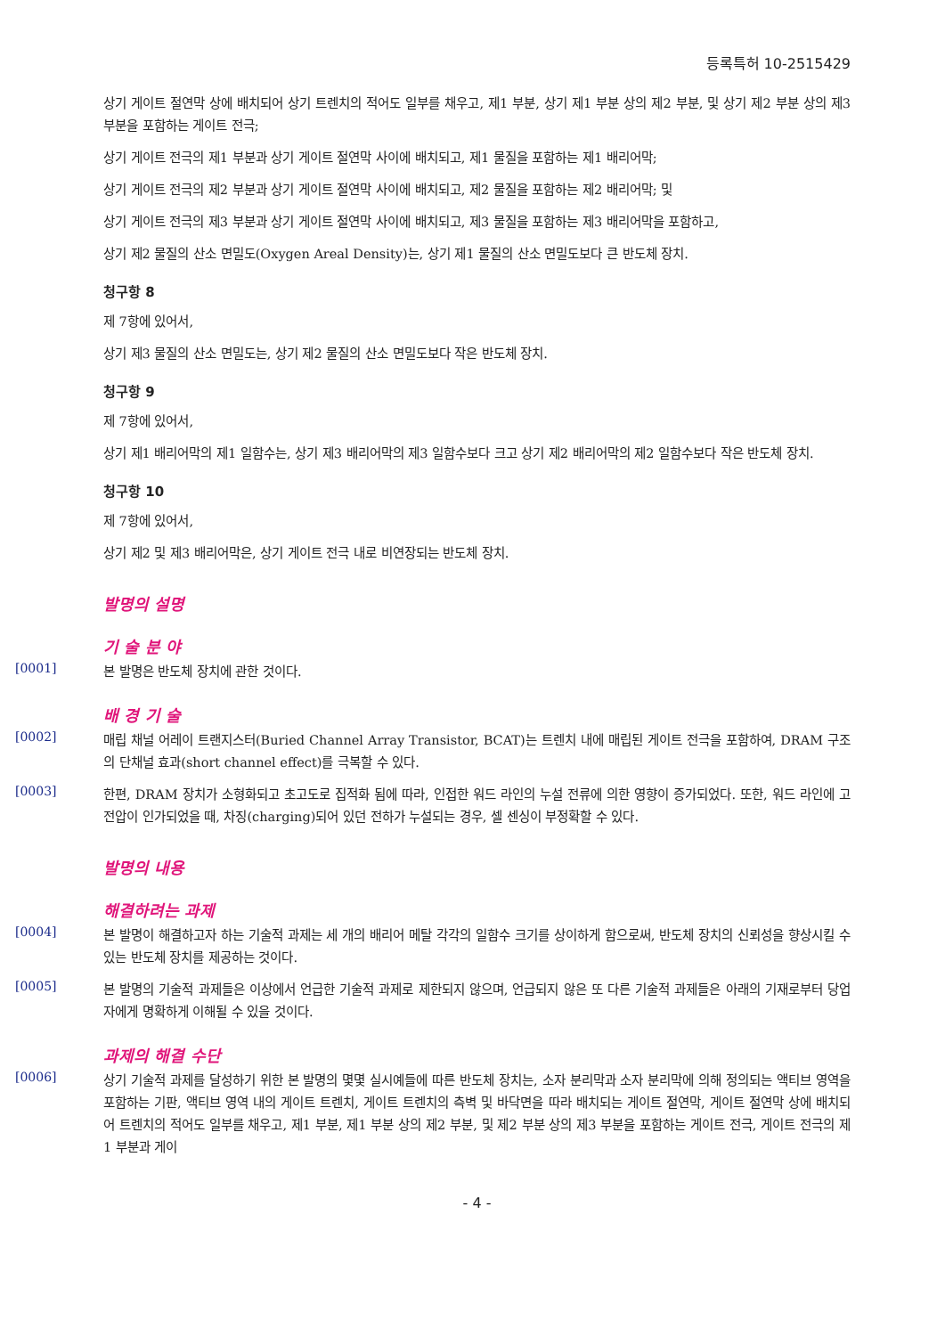등록특허 10-2515429
상기 게이트 절연막 상에 배치되어 상기 트렌치의 적어도 일부를 채우고, 제1 부분, 상기 제1 부분 상의 제2 부분, 및 상기 제2 부분 상의 제3 부분을 포함하는 게이트 전극;
상기 게이트 전극의 제1 부분과 상기 게이트 절연막 사이에 배치되고, 제1 물질을 포함하는 제1 배리어막;
상기 게이트 전극의 제2 부분과 상기 게이트 절연막 사이에 배치되고, 제2 물질을 포함하는 제2 배리어막; 및
상기 게이트 전극의 제3 부분과 상기 게이트 절연막 사이에 배치되고, 제3 물질을 포함하는 제3 배리어막을 포함하고,
상기 제2 물질의 산소 면밀도(Oxygen Areal Density)는, 상기 제1 물질의 산소 면밀도보다 큰 반도체 장치.
청구항 8
제 7항에 있어서,
상기 제3 물질의 산소 면밀도는, 상기 제2 물질의 산소 면밀도보다 작은 반도체 장치.
청구항 9
제 7항에 있어서,
상기 제1 배리어막의 제1 일함수는, 상기 제3 배리어막의 제3 일함수보다 크고 상기 제2 배리어막의 제2 일함수보다 작은 반도체 장치.
청구항 10
제 7항에 있어서,
상기 제2 및 제3 배리어막은, 상기 게이트 전극 내로 비연장되는 반도체 장치.
발명의 설명
기 술 분 야
[0001]
본 발명은 반도체 장치에 관한 것이다.
배 경 기 술
[0002]
매립 채널 어레이 트랜지스터(Buried Channel Array Transistor, BCAT)는 트렌치 내에 매립된 게이트 전극을 포함하여, DRAM 구조의 단채널 효과(short channel effect)를 극복할 수 있다.
[0003]
한편, DRAM 장치가 소형화되고 초고도로 집적화 됨에 따라, 인접한 워드 라인의 누설 전류에 의한 영향이 증가되었다. 또한, 워드 라인에 고전압이 인가되었을 때, 차징(charging)되어 있던 전하가 누설되는 경우, 셀 센싱이 부정확할 수 있다.
발명의 내용
해결하려는 과제
[0004]
본 발명이 해결하고자 하는 기술적 과제는 세 개의 배리어 메탈 각각의 일함수 크기를 상이하게 함으로써, 반도체 장치의 신뢰성을 향상시킬 수 있는 반도체 장치를 제공하는 것이다.
[0005]
본 발명의 기술적 과제들은 이상에서 언급한 기술적 과제로 제한되지 않으며, 언급되지 않은 또 다른 기술적 과제들은 아래의 기재로부터 당업자에게 명확하게 이해될 수 있을 것이다.
과제의 해결 수단
[0006]
상기 기술적 과제를 달성하기 위한 본 발명의 몇몇 실시예들에 따른 반도체 장치는, 소자 분리막과 소자 분리막에 의해 정의되는 액티브 영역을 포함하는 기판, 액티브 영역 내의 게이트 트렌치, 게이트 트렌치의 측벽 및 바닥면을 따라 배치되는 게이트 절연막, 게이트 절연막 상에 배치되어 트렌치의 적어도 일부를 채우고, 제1 부분, 제1 부분 상의 제2 부분, 및 제2 부분 상의 제3 부분을 포함하는 게이트 전극, 게이트 전극의 제1 부분과 게이
- 4 -